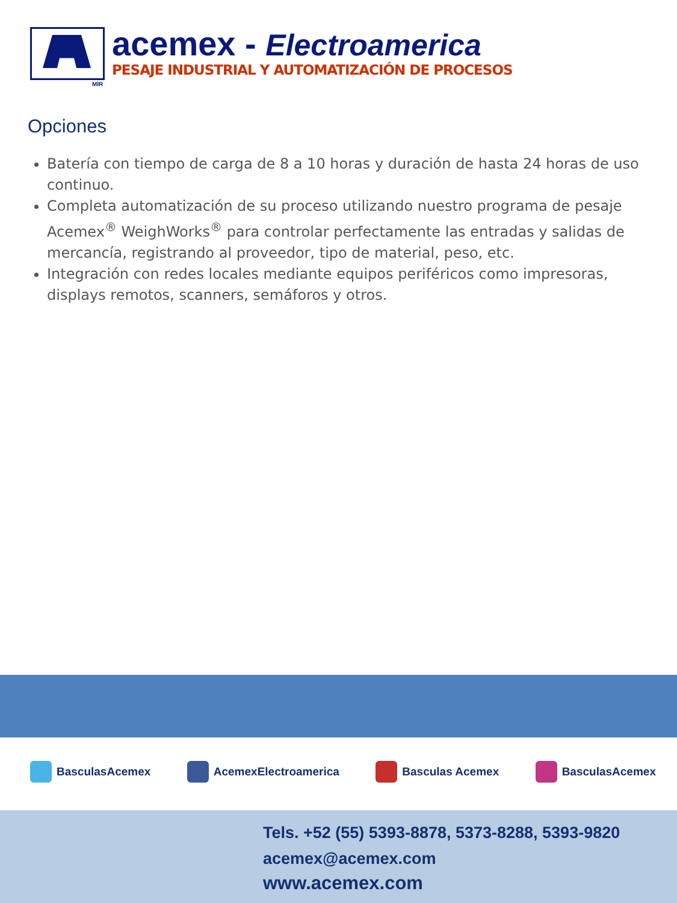MIR
acemex - Electroamerica
PESAJE INDUSTRIAL Y AUTOMATIZACIÓN DE PROCESOS
Opciones
Batería con tiempo de carga de 8 a 10 horas y duración de hasta 24 horas de uso continuo.
Completa automatización de su proceso utilizando nuestro programa de pesaje Acemex<sup>®</sup> WeighWorks<sup>®</sup> para controlar perfectamente las entradas y salidas de mercancía, registrando al proveedor, tipo de material, peso, etc.
Integración con redes locales mediante equipos periféricos como impresoras, displays remotos, scanners, semáforos y otros.
BasculasAcemex AcemexElectroamerica Basculas Acemex BasculasAcemex
Tels. +52 (55) 5393-8878, 5373-8288, 5393-9820
acemex@acemex.com
www.acemex.com